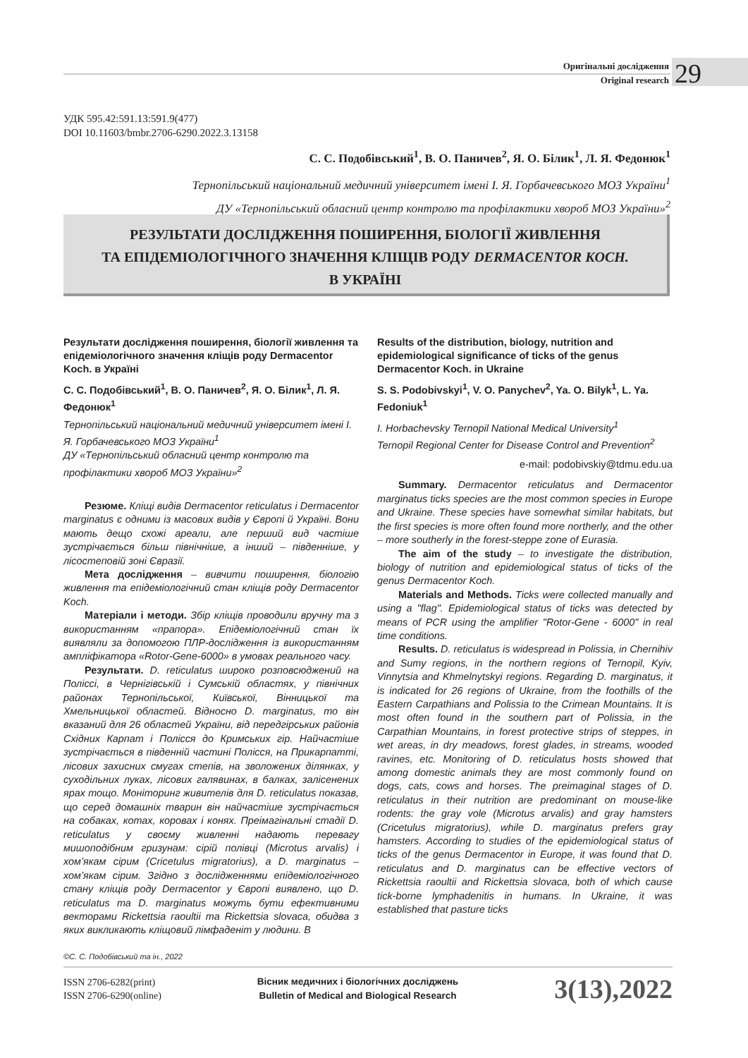Оригінальні дослідження
Original research
29
УДК 595.42:591.13:591.9(477)
DOI 10.11603/bmbr.2706-6290.2022.3.13158
С. С. Подобівський<sup>1</sup>, В. О. Паничев<sup>2</sup>, Я. О. Білик<sup>1</sup>, Л. Я. Федонюк<sup>1</sup>
Тернопільський національний медичний університет імені І. Я. Горбачевського МОЗ України<sup>1</sup>
ДУ «Тернопільський обласний центр контролю та профілактики хвороб МОЗ України»<sup>2</sup>
РЕЗУЛЬТАТИ ДОСЛІДЖЕННЯ ПОШИРЕННЯ, БІОЛОГІЇ ЖИВЛЕННЯ
ТА ЕПІДЕМІОЛОГІЧНОГО ЗНАЧЕННЯ КЛІЩІВ РОДУ DERMACENTOR KOCH.
В УКРАЇНІ
Результати дослідження поширення, біології живлення та епідеміологічного значення кліщів роду Dermacentor Koch. в Україні
С. С. Подобівський<sup>1</sup>, В. О. Паничев<sup>2</sup>, Я. О. Білик<sup>1</sup>, Л. Я. Федонюк<sup>1</sup>
Тернопільський національний медичний університет імені І. Я. Горбачевського МОЗ України<sup>1</sup>
ДУ «Тернопільський обласний центр контролю та профілактики хвороб МОЗ України»<sup>2</sup>
Резюме. Кліщі видів Dermacentor reticulatus і Dermacentor marginatus є одними із масових видів у Європі й Україні. Вони мають дещо схожі ареали, але перший вид частіше зустрічається більш північніше, а інший – південніше, у лісостеповій зоні Євразії.
Мета дослідження – вивчити поширення, біологію живлення та епідеміологічний стан кліщів роду Dermacentor Koch.
Матеріали і методи. Збір кліщів проводили вручну та з використанням «прапора». Епідеміологічний стан їх виявляли за допомогою ПЛР-дослідження із використанням ампліфікатора «Rotor-Gene-6000» в умовах реального часу.
Результати. D. reticulatus широко розповсюджений на Поліссі, в Чернігівській і Сумській областях, у північних районах Тернопільської, Київської, Вінницької та Хмельницької областей. Відносно D. marginatus, то він вказаний для 26 областей України, від передгірських районів Східних Карпат і Полісся до Кримських гір. Найчастіше зустрічається в південній частині Полісся, на Прикарпатті, лісових захисних смугах степів, на зволожених ділянках, у суходільних луках, лісових галявинах, в балках, залісенених ярах тощо. Моніторинг живителів для D. reticulatus показав, що серед домашніх тварин він найчастіше зустрічається на собаках, котах, коровах і конях. Преімагінальні стадії D. reticulatus у своєму живленні надають перевагу мишоподібним гризунам: сірій полівці (Microtus arvalis) і хом’якам сірим (Cricetulus migratorius), а D. marginatus – хом’якам сірим. Згідно з дослідженнями епідеміологічного стану кліщів роду Dermacentor у Європі виявлено, що D. reticulatus та D. marginatus можуть бути ефективними векторами Rickettsia raoultii та Rickettsia slovaca, обидва з яких викликають кліщовий лімфаденіт у людини. В
Results of the distribution, biology, nutrition and epidemiological significance of ticks of the genus Dermacentor Koch. in Ukraine
S. S. Podobivskyi<sup>1</sup>, V. O. Panychev<sup>2</sup>, Ya. O. Bilyk<sup>1</sup>, L. Ya. Fedoniuk<sup>1</sup>
I. Horbachevsky Ternopil National Medical University<sup>1</sup>
Ternopil Regional Center for Disease Control and Prevention<sup>2</sup>
e-mail: podobivskiy@tdmu.edu.ua
Summary. Dermacentor reticulatus and Dermacentor marginatus ticks species are the most common species in Europe and Ukraine. These species have somewhat similar habitats, but the first species is more often found more northerly, and the other – more southerly in the forest-steppe zone of Eurasia.
The aim of the study – to investigate the distribution, biology of nutrition and epidemiological status of ticks of the genus Dermacentor Koch.
Materials and Methods. Ticks were collected manually and using a "flag". Epidemiological status of ticks was detected by means of PCR using the amplifier "Rotor-Gene - 6000" in real time conditions.
Results. D. reticulatus is widespread in Polissia, in Chernihiv and Sumy regions, in the northern regions of Ternopil, Kyiv, Vinnytsia and Khmelnytskyi regions. Regarding D. marginatus, it is indicated for 26 regions of Ukraine, from the foothills of the Eastern Carpathians and Polissia to the Crimean Mountains. It is most often found in the southern part of Polissia, in the Carpathian Mountains, in forest protective strips of steppes, in wet areas, in dry meadows, forest glades, in streams, wooded ravines, etc. Monitoring of D. reticulatus hosts showed that among domestic animals they are most commonly found on dogs, cats, cows and horses. The preimaginal stages of D. reticulatus in their nutrition are predominant on mouse-like rodents: the gray vole (Microtus arvalis) and gray hamsters (Cricetulus migratorius), while D. marginatus prefers gray hamsters. According to studies of the epidemiological status of ticks of the genus Dermacentor in Europe, it was found that D. reticulatus and D. marginatus can be effective vectors of Rickettsia raoultii and Rickettsia slovaca, both of which cause tick-borne lymphadenitis in humans. In Ukraine, it was established that pasture ticks
©С. С. Подобівський та ін., 2022
ISSN 2706-6282(print)
ISSN 2706-6290(online)
Вісник медичних і біологічних досліджень
Bulletin of Medical and Biological Research
3(13),2022